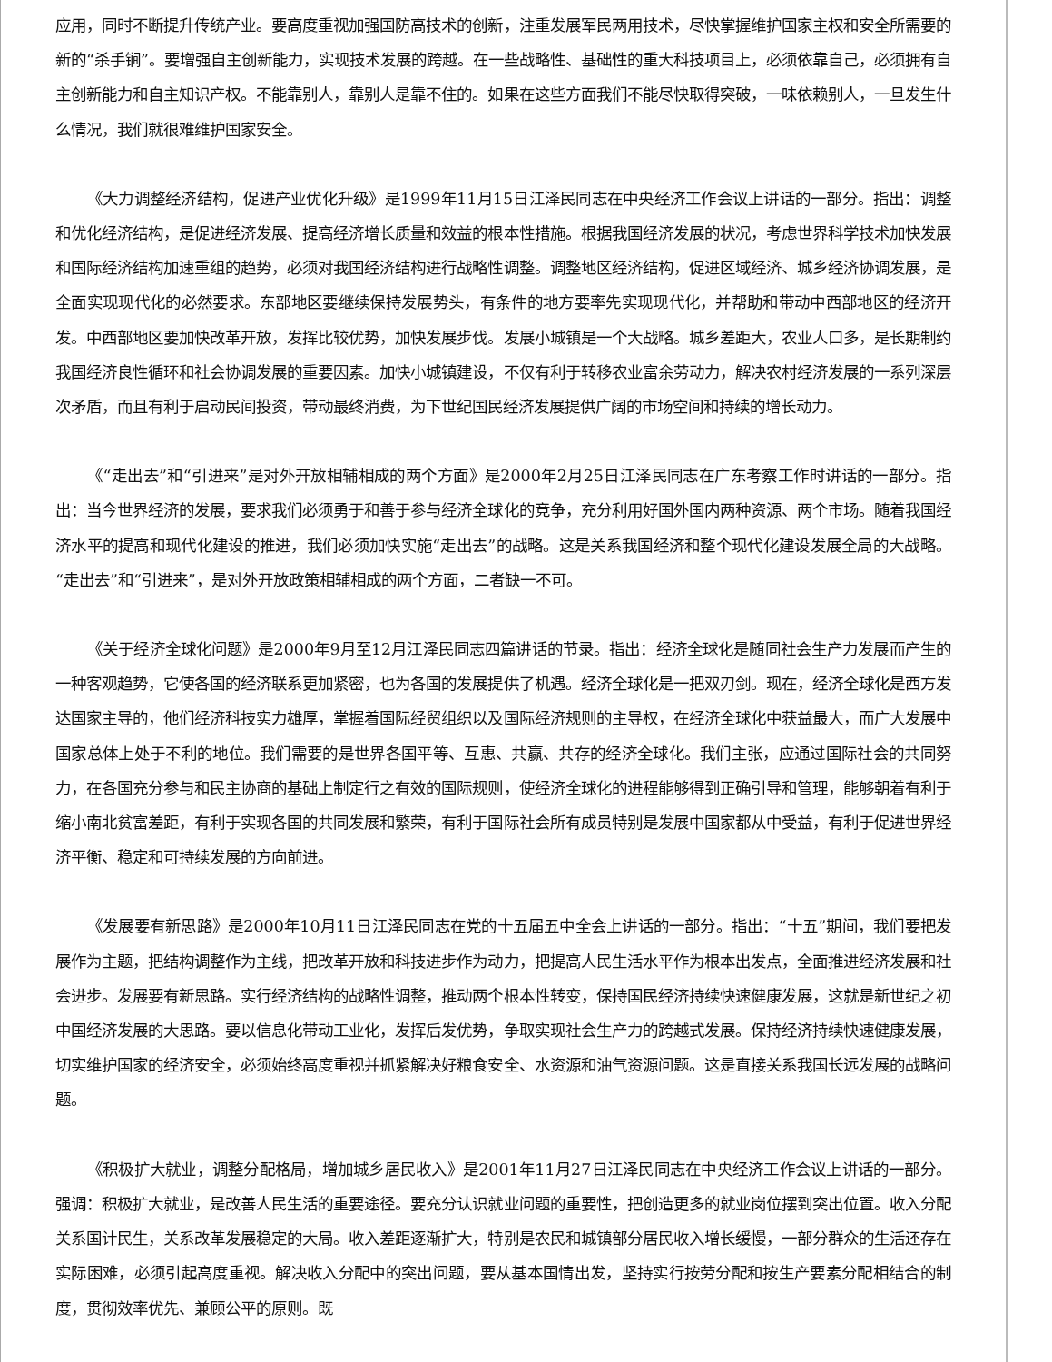应用，同时不断提升传统产业。要高度重视加强国防高技术的创新，注重发展军民两用技术，尽快掌握维护国家主权和安全所需要的新的“杀手锏”。要增强自主创新能力，实现技术发展的跨越。在一些战略性、基础性的重大科技项目上，必须依靠自己，必须拥有自主创新能力和自主知识产权。不能靠别人，靠别人是靠不住的。如果在这些方面我们不能尽快取得突破，一味依赖别人，一旦发生什么情况，我们就很难维护国家安全。
《大力调整经济结构，促进产业优化升级》是1999年11月15日江泽民同志在中央经济工作会议上讲话的一部分。指出：调整和优化经济结构，是促进经济发展、提高经济增长质量和效益的根本性措施。根据我国经济发展的状况，考虑世界科学技术加快发展和国际经济结构加速重组的趋势，必须对我国经济结构进行战略性调整。调整地区经济结构，促进区域经济、城乡经济协调发展，是全面实现现代化的必然要求。东部地区要继续保持发展势头，有条件的地方要率先实现现代化，并帮助和带动中西部地区的经济开发。中西部地区要加快改革开放，发挥比较优势，加快发展步伐。发展小城镇是一个大战略。城乡差距大，农业人口多，是长期制约我国经济良性循环和社会协调发展的重要因素。加快小城镇建设，不仅有利于转移农业富余劳动力，解决农村经济发展的一系列深层次矛盾，而且有利于启动民间投资，带动最终消费，为下世纪国民经济发展提供广阔的市场空间和持续的增长动力。
《“走出去”和“引进来”是对外开放相辅相成的两个方面》是2000年2月25日江泽民同志在广东考察工作时讲话的一部分。指出：当今世界经济的发展，要求我们必须勇于和善于参与经济全球化的竞争，充分利用好国外国内两种资源、两个市场。随着我国经济水平的提高和现代化建设的推进，我们必须加快实施“走出去”的战略。这是关系我国经济和整个现代化建设发展全局的大战略。“走出去”和“引进来”，是对外开放政策相辅相成的两个方面，二者缺一不可。
《关于经济全球化问题》是2000年9月至12月江泽民同志四篇讲话的节录。指出：经济全球化是随同社会生产力发展而产生的一种客观趋势，它使各国的经济联系更加紧密，也为各国的发展提供了机遇。经济全球化是一把双刃剑。现在，经济全球化是西方发达国家主导的，他们经济科技实力雄厚，掌握着国际经贸组织以及国际经济规则的主导权，在经济全球化中获益最大，而广大发展中国家总体上处于不利的地位。我们需要的是世界各国平等、互惠、共赢、共存的经济全球化。我们主张，应通过国际社会的共同努力，在各国充分参与和民主协商的基础上制定行之有效的国际规则，使经济全球化的进程能够得到正确引导和管理，能够朝着有利于缩小南北贫富差距，有利于实现各国的共同发展和繁荣，有利于国际社会所有成员特别是发展中国家都从中受益，有利于促进世界经济平衡、稳定和可持续发展的方向前进。
《发展要有新思路》是2000年10月11日江泽民同志在党的十五届五中全会上讲话的一部分。指出：“十五”期间，我们要把发展作为主题，把结构调整作为主线，把改革开放和科技进步作为动力，把提高人民生活水平作为根本出发点，全面推进经济发展和社会进步。发展要有新思路。实行经济结构的战略性调整，推动两个根本性转变，保持国民经济持续快速健康发展，这就是新世纪之初中国经济发展的大思路。要以信息化带动工业化，发挥后发优势，争取实现社会生产力的跨越式发展。保持经济持续快速健康发展，切实维护国家的经济安全，必须始终高度重视并抓紧解决好粮食安全、水资源和油气资源问题。这是直接关系我国长远发展的战略问题。
《积极扩大就业，调整分配格局，增加城乡居民收入》是2001年11月27日江泽民同志在中央经济工作会议上讲话的一部分。强调：积极扩大就业，是改善人民生活的重要途径。要充分认识就业问题的重要性，把创造更多的就业岗位摆到突出位置。收入分配关系国计民生，关系改革发展稳定的大局。收入差距逐渐扩大，特别是农民和城镇部分居民收入增长缓慢，一部分群众的生活还存在实际困难，必须引起高度重视。解决收入分配中的突出问题，要从基本国情出发，坚持实行按劳分配和按生产要素分配相结合的制度，贯彻效率优先、兼顾公平的原则。既